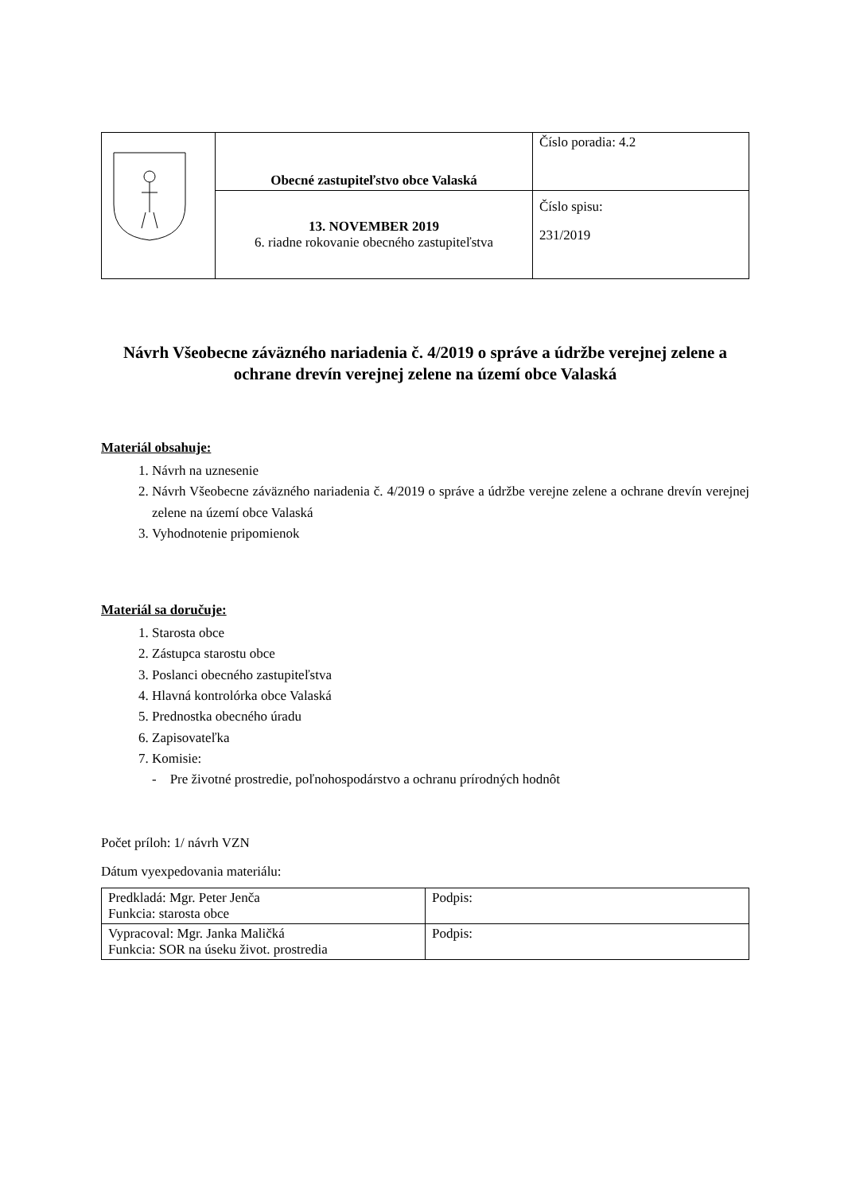| | Obecné zastupiteľstvo obce Valaská | Číslo poradia: 4.2 |
| | 13. NOVEMBER 2019 6. riadne rokovanie obecného zastupiteľstva | Číslo spisu: 231/2019 |
Návrh Všeobecne záväzného nariadenia č. 4/2019 o správe a údržbe verejnej zelene a ochrane drevín verejnej zelene na území obce Valaská
Materiál obsahuje:
1. Návrh na uznesenie
2. Návrh Všeobecne záväzného nariadenia č. 4/2019 o správe a údržbe verejne zelene a ochrane drevín verejnej zelene na území obce Valaská
3. Vyhodnotenie pripomienok
Materiál sa doručuje:
1. Starosta obce
2. Zástupca starostu obce
3. Poslanci obecného zastupiteľstva
4. Hlavná kontrolórka obce Valaská
5. Prednostka obecného úradu
6. Zapisovateľka
7. Komisie:
- Pre životné prostredie, poľnohospodárstvo a ochranu prírodných hodnôt
Počet príloh: 1/ návrh VZN
Dátum vyexpedovania materiálu:
| Predkladá: Mgr. Peter Jenča Funkcia: starosta obce | Podpis: |
| Vypracoval: Mgr. Janka Maličká Funkcia: SOR na úseku život. prostredia | Podpis: |